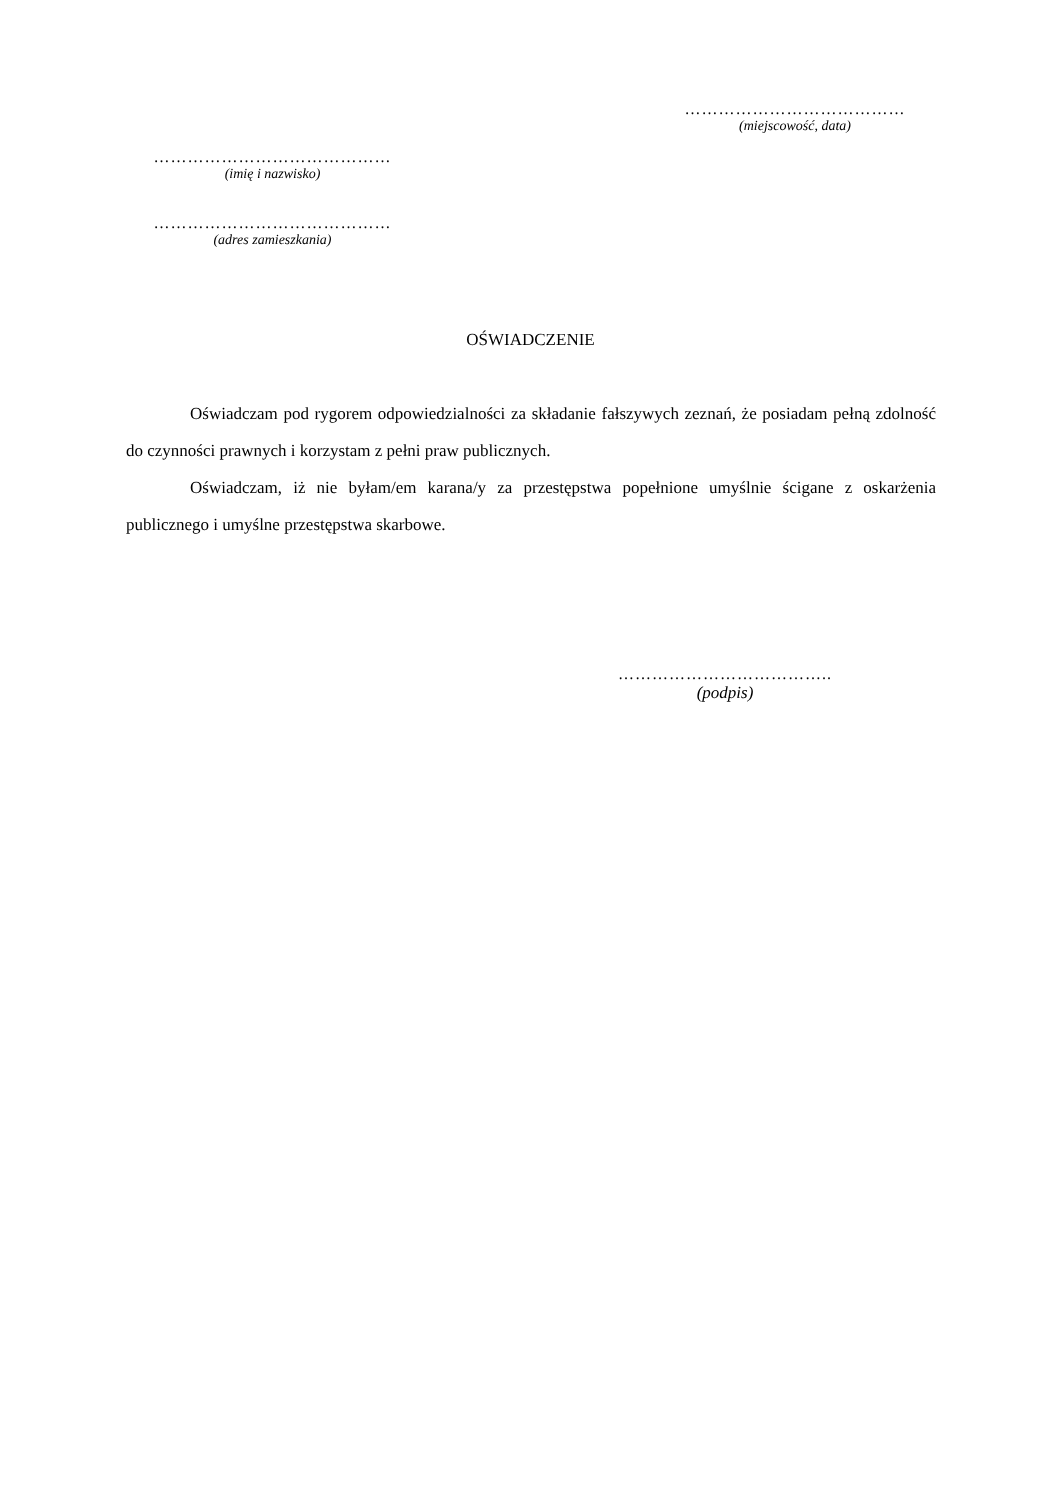…………………………………
(miejscowość, data)
……………………………………
(imię i nazwisko)
……………………………………
(adres zamieszkania)
OŚWIADCZENIE
Oświadczam pod rygorem odpowiedzialności za składanie fałszywych zeznań, że posiadam pełną zdolność do czynności prawnych i korzystam z pełni praw publicznych.
Oświadczam, iż nie byłam/em karana/y za przestępstwa popełnione umyślnie ścigane z oskarżenia publicznego i umyślne przestępstwa skarbowe.
………………………………..
(podpis)